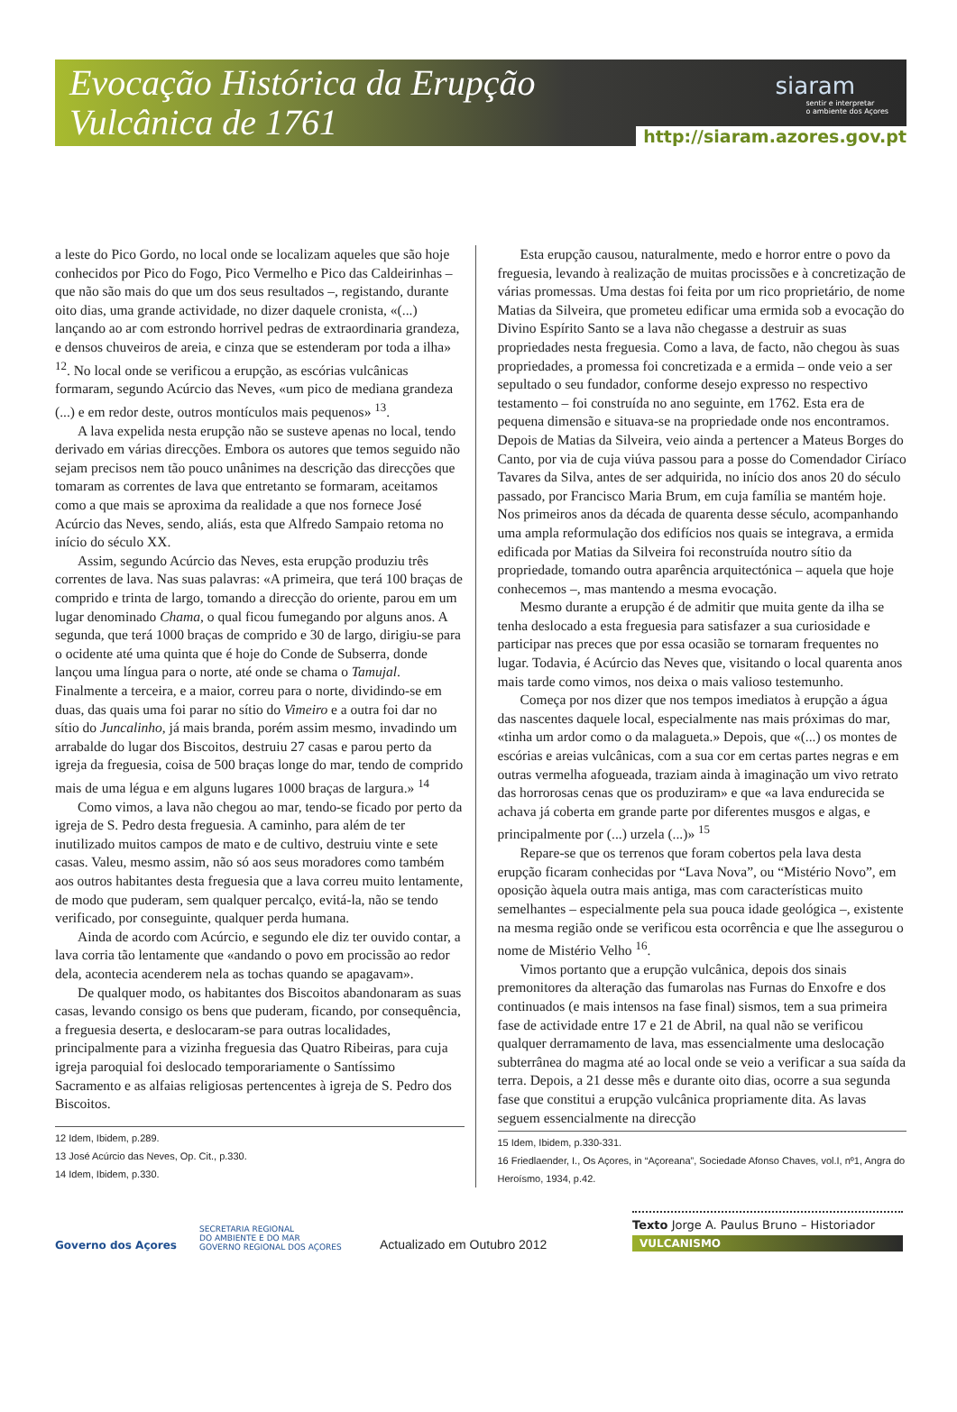Evocação Histórica da Erupção
Vulcânica de 1761
siaram
sentir e interpretar
o ambiente dos Açores
http://siaram.azores.gov.pt
a leste do Pico Gordo, no local onde se localizam aqueles que são hoje conhecidos por Pico do Fogo, Pico Vermelho e Pico das Caldeirinhas – que não são mais do que um dos seus resultados –, registando, durante oito dias, uma grande actividade, no dizer daquele cronista, «(...) lançando ao ar com estrondo horrivel pedras de extraordinaria grandeza, e densos chuveiros de areia, e cinza que se estenderam por toda a ilha» <sup>12</sup>. No local onde se verificou a erupção, as escórias vulcânicas formaram, segundo Acúrcio das Neves, «um pico de mediana grandeza (...) e em redor deste, outros montículos mais pequenos» <sup>13</sup>.
A lava expelida nesta erupção não se susteve apenas no local, tendo derivado em várias direcções. Embora os autores que temos seguido não sejam precisos nem tão pouco unânimes na descrição das direcções que tomaram as correntes de lava que entretanto se formaram, aceitamos como a que mais se aproxima da realidade a que nos fornece José Acúrcio das Neves, sendo, aliás, esta que Alfredo Sampaio retoma no início do século XX.
Assim, segundo Acúrcio das Neves, esta erupção produziu três correntes de lava. Nas suas palavras: «A primeira, que terá 100 braças de comprido e trinta de largo, tomando a direcção do oriente, parou em um lugar denominado Chama, o qual ficou fumegando por alguns anos. A segunda, que terá 1000 braças de comprido e 30 de largo, dirigiu-se para o ocidente até uma quinta que é hoje do Conde de Subserra, donde lançou uma língua para o norte, até onde se chama o Tamujal. Finalmente a terceira, e a maior, correu para o norte, dividindo-se em duas, das quais uma foi parar no sítio do Vimeiro e a outra foi dar no sítio do Juncalinho, já mais branda, porém assim mesmo, invadindo um arrabalde do lugar dos Biscoitos, destruiu 27 casas e parou perto da igreja da freguesia, coisa de 500 braças longe do mar, tendo de comprido mais de uma légua e em alguns lugares 1000 braças de largura.» <sup>14</sup>
Como vimos, a lava não chegou ao mar, tendo-se ficado por perto da igreja de S. Pedro desta freguesia. A caminho, para além de ter inutilizado muitos campos de mato e de cultivo, destruiu vinte e sete casas. Valeu, mesmo assim, não só aos seus moradores como também aos outros habitantes desta freguesia que a lava correu muito lentamente, de modo que puderam, sem qualquer percalço, evitá-la, não se tendo verificado, por conseguinte, qualquer perda humana.
Ainda de acordo com Acúrcio, e segundo ele diz ter ouvido contar, a lava corria tão lentamente que «andando o povo em procissão ao redor dela, acontecia acenderem nela as tochas quando se apagavam».
De qualquer modo, os habitantes dos Biscoitos abandonaram as suas casas, levando consigo os bens que puderam, ficando, por consequência, a freguesia deserta, e deslocaram-se para outras localidades, principalmente para a vizinha freguesia das Quatro Ribeiras, para cuja igreja paroquial foi deslocado temporariamente o Santíssimo Sacramento e as alfaias religiosas pertencentes à igreja de S. Pedro dos Biscoitos.
12 Idem, Ibidem, p.289.
13 José Acúrcio das Neves, Op. Cit., p.330.
14 Idem, Ibidem, p.330.
Esta erupção causou, naturalmente, medo e horror entre o povo da freguesia, levando à realização de muitas procissões e à concretização de várias promessas. Uma destas foi feita por um rico proprietário, de nome Matias da Silveira, que prometeu edificar uma ermida sob a evocação do Divino Espírito Santo se a lava não chegasse a destruir as suas propriedades nesta freguesia. Como a lava, de facto, não chegou às suas propriedades, a promessa foi concretizada e a ermida – onde veio a ser sepultado o seu fundador, conforme desejo expresso no respectivo testamento – foi construída no ano seguinte, em 1762. Esta era de pequena dimensão e situava-se na propriedade onde nos encontramos. Depois de Matias da Silveira, veio ainda a pertencer a Mateus Borges do Canto, por via de cuja viúva passou para a posse do Comendador Ciríaco Tavares da Silva, antes de ser adquirida, no início dos anos 20 do século passado, por Francisco Maria Brum, em cuja família se mantém hoje. Nos primeiros anos da década de quarenta desse século, acompanhando uma ampla reformulação dos edifícios nos quais se integrava, a ermida edificada por Matias da Silveira foi reconstruída noutro sítio da propriedade, tomando outra aparência arquitectónica – aquela que hoje conhecemos –, mas mantendo a mesma evocação.
Mesmo durante a erupção é de admitir que muita gente da ilha se tenha deslocado a esta freguesia para satisfazer a sua curiosidade e participar nas preces que por essa ocasião se tornaram frequentes no lugar. Todavia, é Acúrcio das Neves que, visitando o local quarenta anos mais tarde como vimos, nos deixa o mais valioso testemunho.
Começa por nos dizer que nos tempos imediatos à erupção a água das nascentes daquele local, especialmente nas mais próximas do mar, «tinha um ardor como o da malagueta.» Depois, que «(...) os montes de escórias e areias vulcânicas, com a sua cor em certas partes negras e em outras vermelha afogueada, traziam ainda à imaginação um vivo retrato das horrorosas cenas que os produziram» e que «a lava endurecida se achava já coberta em grande parte por diferentes musgos e algas, e principalmente por (...) urzela (...)» <sup>15</sup>
Repare-se que os terrenos que foram cobertos pela lava desta erupção ficaram conhecidas por “Lava Nova”, ou “Mistério Novo”, em oposição àquela outra mais antiga, mas com características muito semelhantes – especialmente pela sua pouca idade geológica –, existente na mesma região onde se verificou esta ocorrência e que lhe assegurou o nome de Mistério Velho <sup>16</sup>.
Vimos portanto que a erupção vulcânica, depois dos sinais premonitores da alteração das fumarolas nas Furnas do Enxofre e dos continuados (e mais intensos na fase final) sismos, tem a sua primeira fase de actividade entre 17 e 21 de Abril, na qual não se verificou qualquer derramamento de lava, mas essencialmente uma deslocação subterrânea do magma até ao local onde se veio a verificar a sua saída da terra. Depois, a 21 desse mês e durante oito dias, ocorre a sua segunda fase que constitui a erupção vulcânica propriamente dita. As lavas seguem essencialmente na direcção
15 Idem, Ibidem, p.330-331.
16 Friedlaender, I., Os Açores, in “Açoreana”, Sociedade Afonso Chaves, vol.I, nº1, Angra do Heroísmo, 1934, p.42.
Governo dos Açores
SECRETARIA REGIONAL
DO AMBIENTE E DO MAR
GOVERNO REGIONAL DOS AÇORES
Actualizado em Outubro 2012
Texto Jorge A. Paulus Bruno – Historiador
VULCANISMO